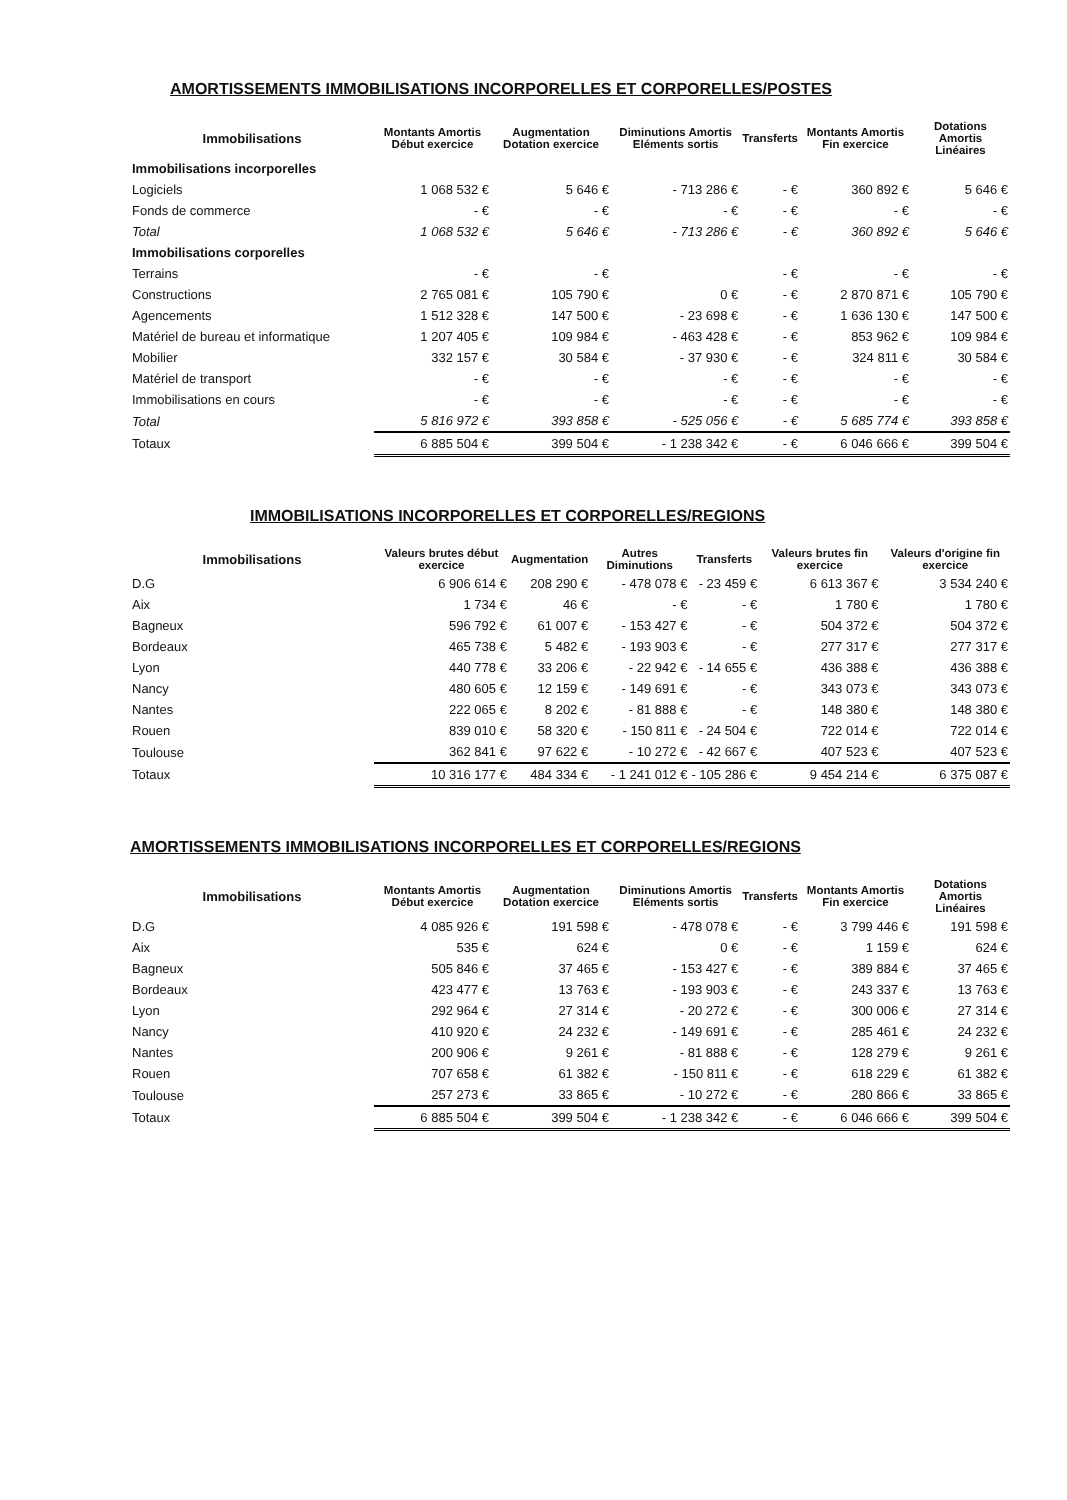AMORTISSEMENTS IMMOBILISATIONS INCORPORELLES ET CORPORELLES/POSTES
| Immobilisations | Montants Amortis Début exercice | Augmentation Dotation exercice | Diminutions Amortis Eléments sortis | Transferts | Montants Amortis Fin exercice | Dotations Amortis Linéaires |
| --- | --- | --- | --- | --- | --- | --- |
| Immobilisations incorporelles | | | | | | |
| Logiciels | 1 068 532 € | 5 646 € | - 713 286 € | - € | 360 892 € | 5 646 € |
| Fonds de commerce | - € | - € | - € | - € | - € | - € |
| Total | 1 068 532 € | 5 646 € | - 713 286 € | - € | 360 892 € | 5 646 € |
| Immobilisations corporelles | | | | | | |
| Terrains | - € | - € | | - € | - € | - € |
| Constructions | 2 765 081 € | 105 790 € | 0 € | - € | 2 870 871 € | 105 790 € |
| Agencements | 1 512 328 € | 147 500 € | - 23 698 € | - € | 1 636 130 € | 147 500 € |
| Matériel de bureau et informatique | 1 207 405 € | 109 984 € | - 463 428 € | - € | 853 962 € | 109 984 € |
| Mobilier | 332 157 € | 30 584 € | - 37 930 € | - € | 324 811 € | 30 584 € |
| Matériel de transport | - € | - € | - € | - € | - € | - € |
| Immobilisations en cours | - € | - € | - € | - € | - € | - € |
| Total | 5 816 972 € | 393 858 € | - 525 056 € | - € | 5 685 774 € | 393 858 € |
| Totaux | 6 885 504 € | 399 504 € | - 1 238 342 € | - € | 6 046 666 € | 399 504 € |
IMMOBILISATIONS INCORPORELLES ET CORPORELLES/REGIONS
| Immobilisations | Valeurs brutes début exercice | Augmentation | Autres Diminutions | Transferts | Valeurs brutes fin exercice | Valeurs d'origine fin exercice |
| --- | --- | --- | --- | --- | --- | --- |
| D.G | 6 906 614 € | 208 290 € | - 478 078 € | - 23 459 € | 6 613 367 € | 3 534 240 € |
| Aix | 1 734 € | 46 € | - € | - € | 1 780 € | 1 780 € |
| Bagneux | 596 792 € | 61 007 € | - 153 427 € | - € | 504 372 € | 504 372 € |
| Bordeaux | 465 738 € | 5 482 € | - 193 903 € | - € | 277 317 € | 277 317 € |
| Lyon | 440 778 € | 33 206 € | - 22 942 € | - 14 655 € | 436 388 € | 436 388 € |
| Nancy | 480 605 € | 12 159 € | - 149 691 € | - € | 343 073 € | 343 073 € |
| Nantes | 222 065 € | 8 202 € | - 81 888 € | - € | 148 380 € | 148 380 € |
| Rouen | 839 010 € | 58 320 € | - 150 811 € | - 24 504 € | 722 014 € | 722 014 € |
| Toulouse | 362 841 € | 97 622 € | - 10 272 € | - 42 667 € | 407 523 € | 407 523 € |
| Totaux | 10 316 177 € | 484 334 € | - 1 241 012 € | - 105 286 € | 9 454 214 € | 6 375 087 € |
AMORTISSEMENTS IMMOBILISATIONS INCORPORELLES ET CORPORELLES/REGIONS
| Immobilisations | Montants Amortis Début exercice | Augmentation Dotation exercice | Diminutions Amortis Eléments sortis | Transferts | Montants Amortis Fin exercice | Dotations Amortis Linéaires |
| --- | --- | --- | --- | --- | --- | --- |
| D.G | 4 085 926 € | 191 598 € | - 478 078 € | - € | 3 799 446 € | 191 598 € |
| Aix | 535 € | 624 € | 0 € | - € | 1 159 € | 624 € |
| Bagneux | 505 846 € | 37 465 € | - 153 427 € | - € | 389 884 € | 37 465 € |
| Bordeaux | 423 477 € | 13 763 € | - 193 903 € | - € | 243 337 € | 13 763 € |
| Lyon | 292 964 € | 27 314 € | - 20 272 € | - € | 300 006 € | 27 314 € |
| Nancy | 410 920 € | 24 232 € | - 149 691 € | - € | 285 461 € | 24 232 € |
| Nantes | 200 906 € | 9 261 € | - 81 888 € | - € | 128 279 € | 9 261 € |
| Rouen | 707 658 € | 61 382 € | - 150 811 € | - € | 618 229 € | 61 382 € |
| Toulouse | 257 273 € | 33 865 € | - 10 272 € | - € | 280 866 € | 33 865 € |
| Totaux | 6 885 504 € | 399 504 € | - 1 238 342 € | - € | 6 046 666 € | 399 504 € |